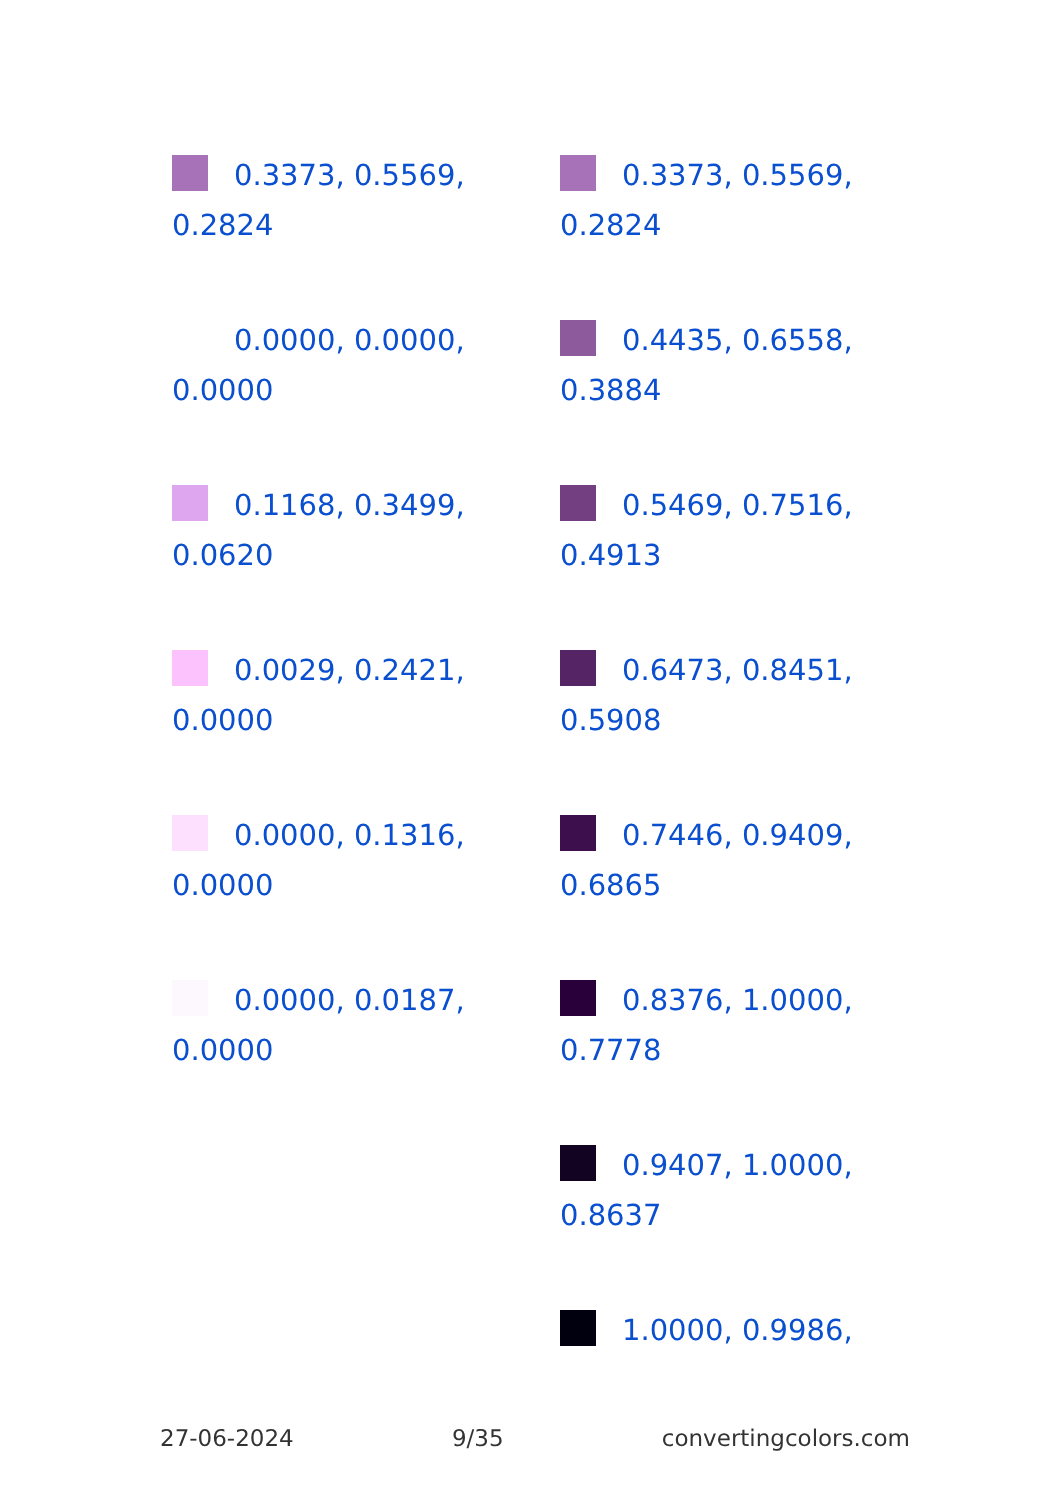0.3373, 0.5569, 0.2824
0.0000, 0.0000, 0.0000
0.1168, 0.3499, 0.0620
0.0029, 0.2421, 0.0000
0.0000, 0.1316, 0.0000
0.0000, 0.0187, 0.0000
0.3373, 0.5569, 0.2824
0.4435, 0.6558, 0.3884
0.5469, 0.7516, 0.4913
0.6473, 0.8451, 0.5908
0.7446, 0.9409, 0.6865
0.8376, 1.0000, 0.7778
0.9407, 1.0000, 0.8637
1.0000, 0.9986,
27-06-2024 9/35 convertingcolors.com